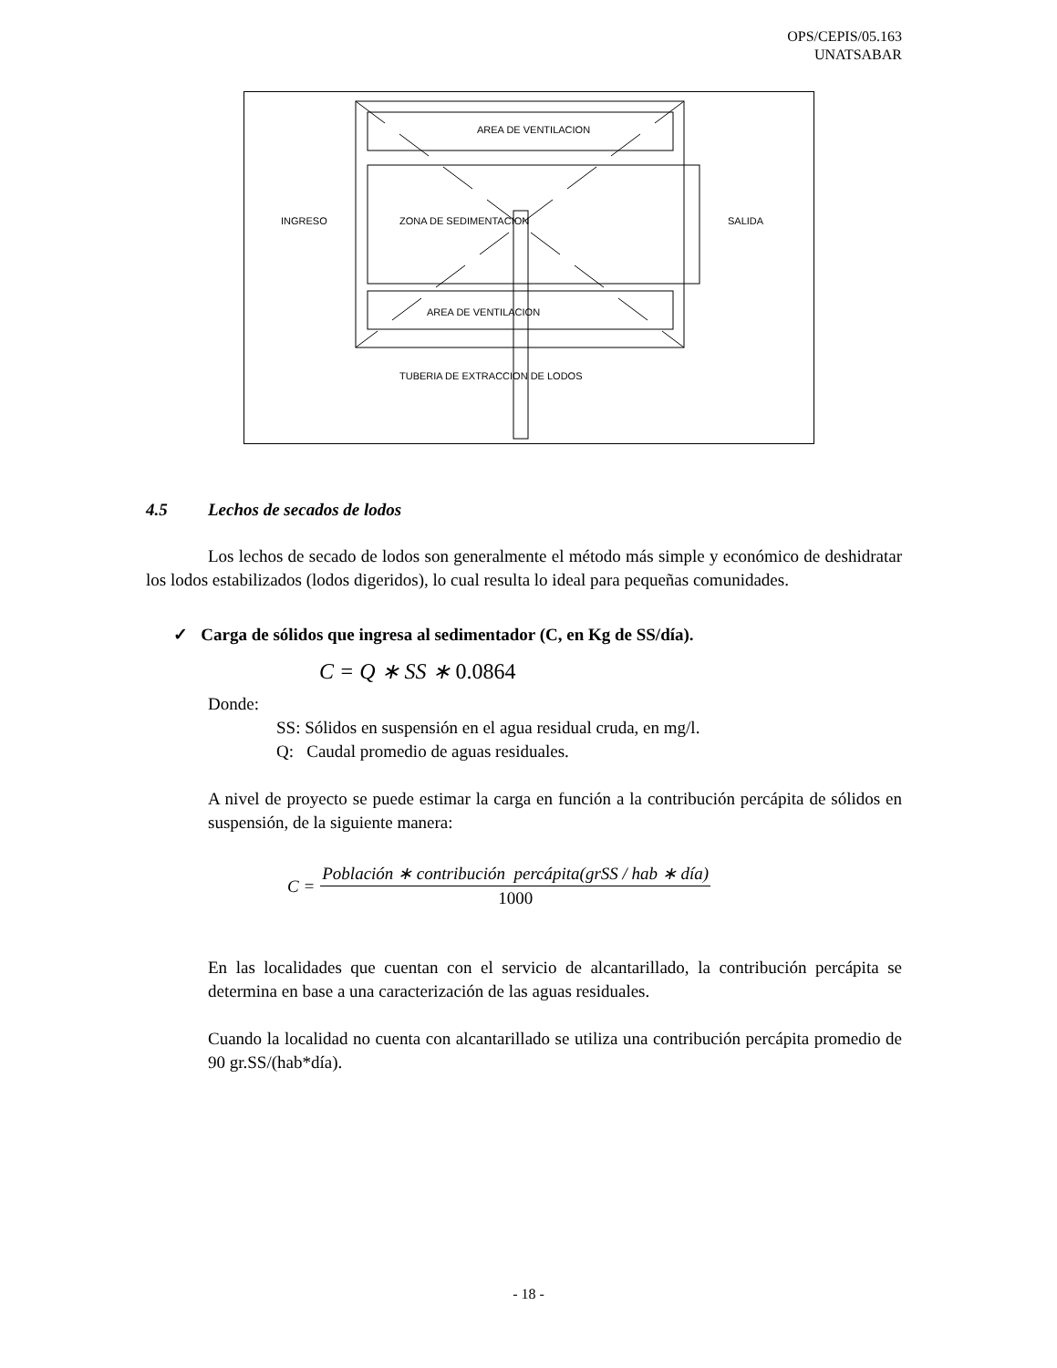OPS/CEPIS/05.163
UNATSABAR
INGRESO
SALIDA
AREA DE VENTILACION
ZONA DE SEDIMENTACION
AREA DE VENTILACION
TUBERIA DE EXTRACCION DE LODOS
4.5 Lechos de secados de lodos
Los lechos de secado de lodos son generalmente el método más simple y económico de deshidratar los lodos estabilizados (lodos digeridos), lo cual resulta lo ideal para pequeñas comunidades.
✓ Carga de sólidos que ingresa al sedimentador (C, en Kg de SS/día).
C = Q ∗ SS ∗ 0.0864
Donde:
SS: Sólidos en suspensión en el agua residual cruda, en mg/l.
Q: Caudal promedio de aguas residuales.
A nivel de proyecto se puede estimar la carga en función a la contribución percápita de sólidos en suspensión, de la siguiente manera:
C =
Población ∗ contribución percápita(grSS / hab ∗ día)
1000
En las localidades que cuentan con el servicio de alcantarillado, la contribución percápita se determina en base a una caracterización de las aguas residuales.
Cuando la localidad no cuenta con alcantarillado se utiliza una contribución percápita promedio de 90 gr.SS/(hab*día).
- 18 -